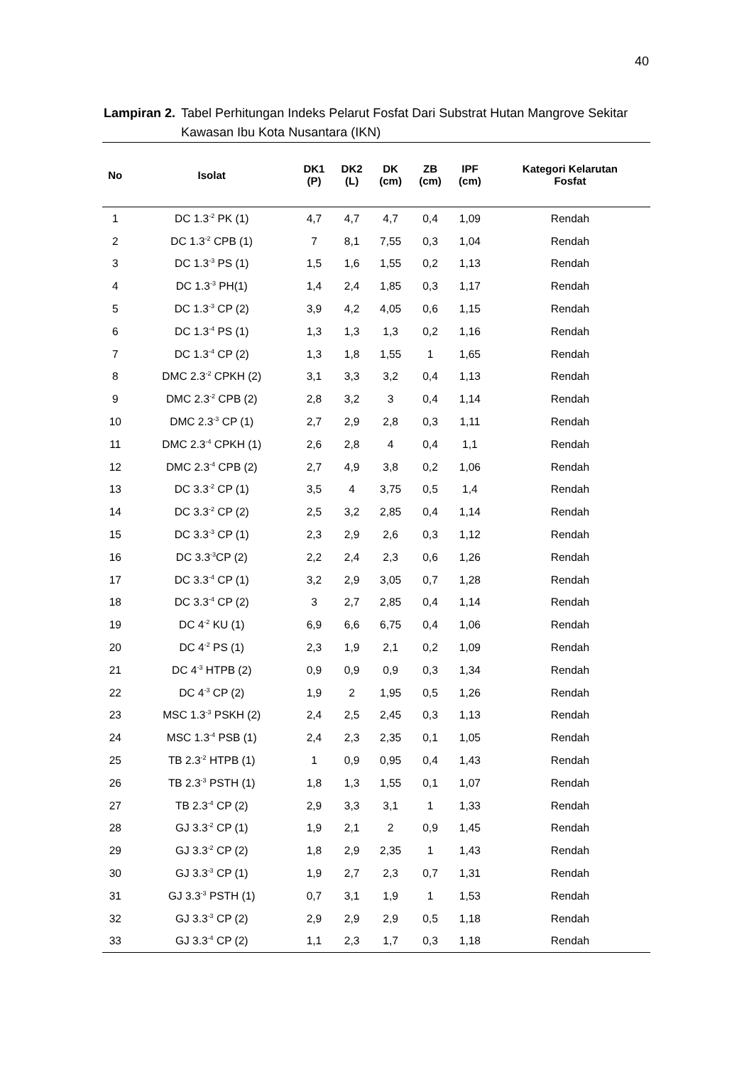40
Lampiran 2. Tabel Perhitungan Indeks Pelarut Fosfat Dari Substrat Hutan Mangrove Sekitar Kawasan Ibu Kota Nusantara (IKN)
| No | Isolat | DK1 (P) | DK2 (L) | DK (cm) | ZB (cm) | IPF (cm) | Kategori Kelarutan Fosfat |
| --- | --- | --- | --- | --- | --- | --- | --- |
| 1 | DC 1.3<sup>-2</sup> PK (1) | 4,7 | 4,7 | 4,7 | 0,4 | 1,09 | Rendah |
| 2 | DC 1.3<sup>-2</sup> CPB (1) | 7 | 8,1 | 7,55 | 0,3 | 1,04 | Rendah |
| 3 | DC 1.3<sup>-3</sup> PS (1) | 1,5 | 1,6 | 1,55 | 0,2 | 1,13 | Rendah |
| 4 | DC 1.3<sup>-3</sup> PH(1) | 1,4 | 2,4 | 1,85 | 0,3 | 1,17 | Rendah |
| 5 | DC 1.3<sup>-3</sup> CP (2) | 3,9 | 4,2 | 4,05 | 0,6 | 1,15 | Rendah |
| 6 | DC 1.3<sup>-4</sup> PS (1) | 1,3 | 1,3 | 1,3 | 0,2 | 1,16 | Rendah |
| 7 | DC 1.3<sup>-4</sup> CP (2) | 1,3 | 1,8 | 1,55 | 1 | 1,65 | Rendah |
| 8 | DMC 2.3<sup>-2</sup> CPKH (2) | 3,1 | 3,3 | 3,2 | 0,4 | 1,13 | Rendah |
| 9 | DMC 2.3<sup>-2</sup> CPB (2) | 2,8 | 3,2 | 3 | 0,4 | 1,14 | Rendah |
| 10 | DMC 2.3<sup>-3</sup> CP (1) | 2,7 | 2,9 | 2,8 | 0,3 | 1,11 | Rendah |
| 11 | DMC 2.3<sup>-4</sup> CPKH (1) | 2,6 | 2,8 | 4 | 0,4 | 1,1 | Rendah |
| 12 | DMC 2.3<sup>-4</sup> CPB (2) | 2,7 | 4,9 | 3,8 | 0,2 | 1,06 | Rendah |
| 13 | DC 3.3<sup>-2</sup> CP (1) | 3,5 | 4 | 3,75 | 0,5 | 1,4 | Rendah |
| 14 | DC 3.3<sup>-2</sup> CP (2) | 2,5 | 3,2 | 2,85 | 0,4 | 1,14 | Rendah |
| 15 | DC 3.3<sup>-3</sup> CP (1) | 2,3 | 2,9 | 2,6 | 0,3 | 1,12 | Rendah |
| 16 | DC 3.3<sup>-3</sup>CP (2) | 2,2 | 2,4 | 2,3 | 0,6 | 1,26 | Rendah |
| 17 | DC 3.3<sup>-4</sup> CP (1) | 3,2 | 2,9 | 3,05 | 0,7 | 1,28 | Rendah |
| 18 | DC 3.3<sup>-4</sup> CP (2) | 3 | 2,7 | 2,85 | 0,4 | 1,14 | Rendah |
| 19 | DC 4<sup>-2</sup> KU (1) | 6,9 | 6,6 | 6,75 | 0,4 | 1,06 | Rendah |
| 20 | DC 4<sup>-2</sup> PS (1) | 2,3 | 1,9 | 2,1 | 0,2 | 1,09 | Rendah |
| 21 | DC 4<sup>-3</sup> HTPB (2) | 0,9 | 0,9 | 0,9 | 0,3 | 1,34 | Rendah |
| 22 | DC 4<sup>-3</sup> CP (2) | 1,9 | 2 | 1,95 | 0,5 | 1,26 | Rendah |
| 23 | MSC 1.3<sup>-3</sup> PSKH (2) | 2,4 | 2,5 | 2,45 | 0,3 | 1,13 | Rendah |
| 24 | MSC 1.3<sup>-4</sup> PSB (1) | 2,4 | 2,3 | 2,35 | 0,1 | 1,05 | Rendah |
| 25 | TB 2.3<sup>-2</sup> HTPB (1) | 1 | 0,9 | 0,95 | 0,4 | 1,43 | Rendah |
| 26 | TB 2.3<sup>-3</sup> PSTH (1) | 1,8 | 1,3 | 1,55 | 0,1 | 1,07 | Rendah |
| 27 | TB 2.3<sup>-4</sup> CP (2) | 2,9 | 3,3 | 3,1 | 1 | 1,33 | Rendah |
| 28 | GJ 3.3<sup>-2</sup> CP (1) | 1,9 | 2,1 | 2 | 0,9 | 1,45 | Rendah |
| 29 | GJ 3.3<sup>-2</sup> CP (2) | 1,8 | 2,9 | 2,35 | 1 | 1,43 | Rendah |
| 30 | GJ 3.3<sup>-3</sup> CP (1) | 1,9 | 2,7 | 2,3 | 0,7 | 1,31 | Rendah |
| 31 | GJ 3.3<sup>-3</sup> PSTH (1) | 0,7 | 3,1 | 1,9 | 1 | 1,53 | Rendah |
| 32 | GJ 3.3<sup>-3</sup> CP (2) | 2,9 | 2,9 | 2,9 | 0,5 | 1,18 | Rendah |
| 33 | GJ 3.3<sup>-4</sup> CP (2) | 1,1 | 2,3 | 1,7 | 0,3 | 1,18 | Rendah |